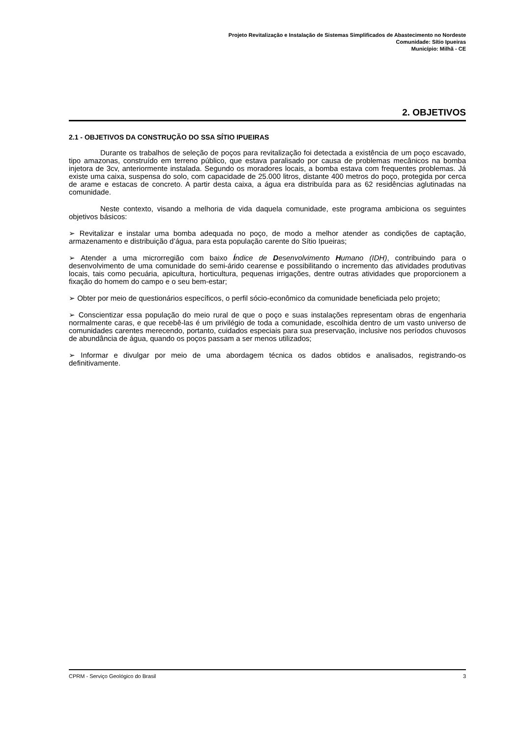Projeto Revitalização e Instalação de Sistemas Simplificados de Abastecimento no Nordeste
Comunidade: Sítio Ipueiras
Município: Milhã - CE
2. OBJETIVOS
2.1 - OBJETIVOS DA CONSTRUÇÃO DO SSA SÍTIO IPUEIRAS
Durante os trabalhos de seleção de poços para revitalização foi detectada a existência de um poço escavado, tipo amazonas, construído em terreno público, que estava paralisado por causa de problemas mecânicos na bomba injetora de 3cv, anteriormente instalada. Segundo os moradores locais, a bomba estava com frequentes problemas. Já existe uma caixa, suspensa do solo, com capacidade de 25.000 litros, distante 400 metros do poço, protegida por cerca de arame e estacas de concreto. A partir desta caixa, a água era distribuída para as 62 residências aglutinadas na comunidade.
Neste contexto, visando a melhoria de vida daquela comunidade, este programa ambiciona os seguintes objetivos básicos:
➢ Revitalizar e instalar uma bomba adequada no poço, de modo a melhor atender as condições de captação, armazenamento e distribuição d’água, para esta população carente do Sítio Ipueiras;
➢ Atender a uma microrregião com baixo Índice de Desenvolvimento Humano (IDH), contribuindo para o desenvolvimento de uma comunidade do semi-árido cearense e possibilitando o incremento das atividades produtivas locais, tais como pecuária, apicultura, horticultura, pequenas irrigações, dentre outras atividades que proporcionem a fixação do homem do campo e o seu bem-estar;
➢ Obter por meio de questionários específicos, o perfil sócio-econômico da comunidade beneficiada pelo projeto;
➢ Conscientizar essa população do meio rural de que o poço e suas instalações representam obras de engenharia normalmente caras, e que recebê-las é um privilégio de toda a comunidade, escolhida dentro de um vasto universo de comunidades carentes merecendo, portanto, cuidados especiais para sua preservação, inclusive nos períodos chuvosos de abundância de água, quando os poços passam a ser menos utilizados;
➢ Informar e divulgar por meio de uma abordagem técnica os dados obtidos e analisados, registrando-os definitivamente.
CPRM - Serviço Geológico do Brasil 3